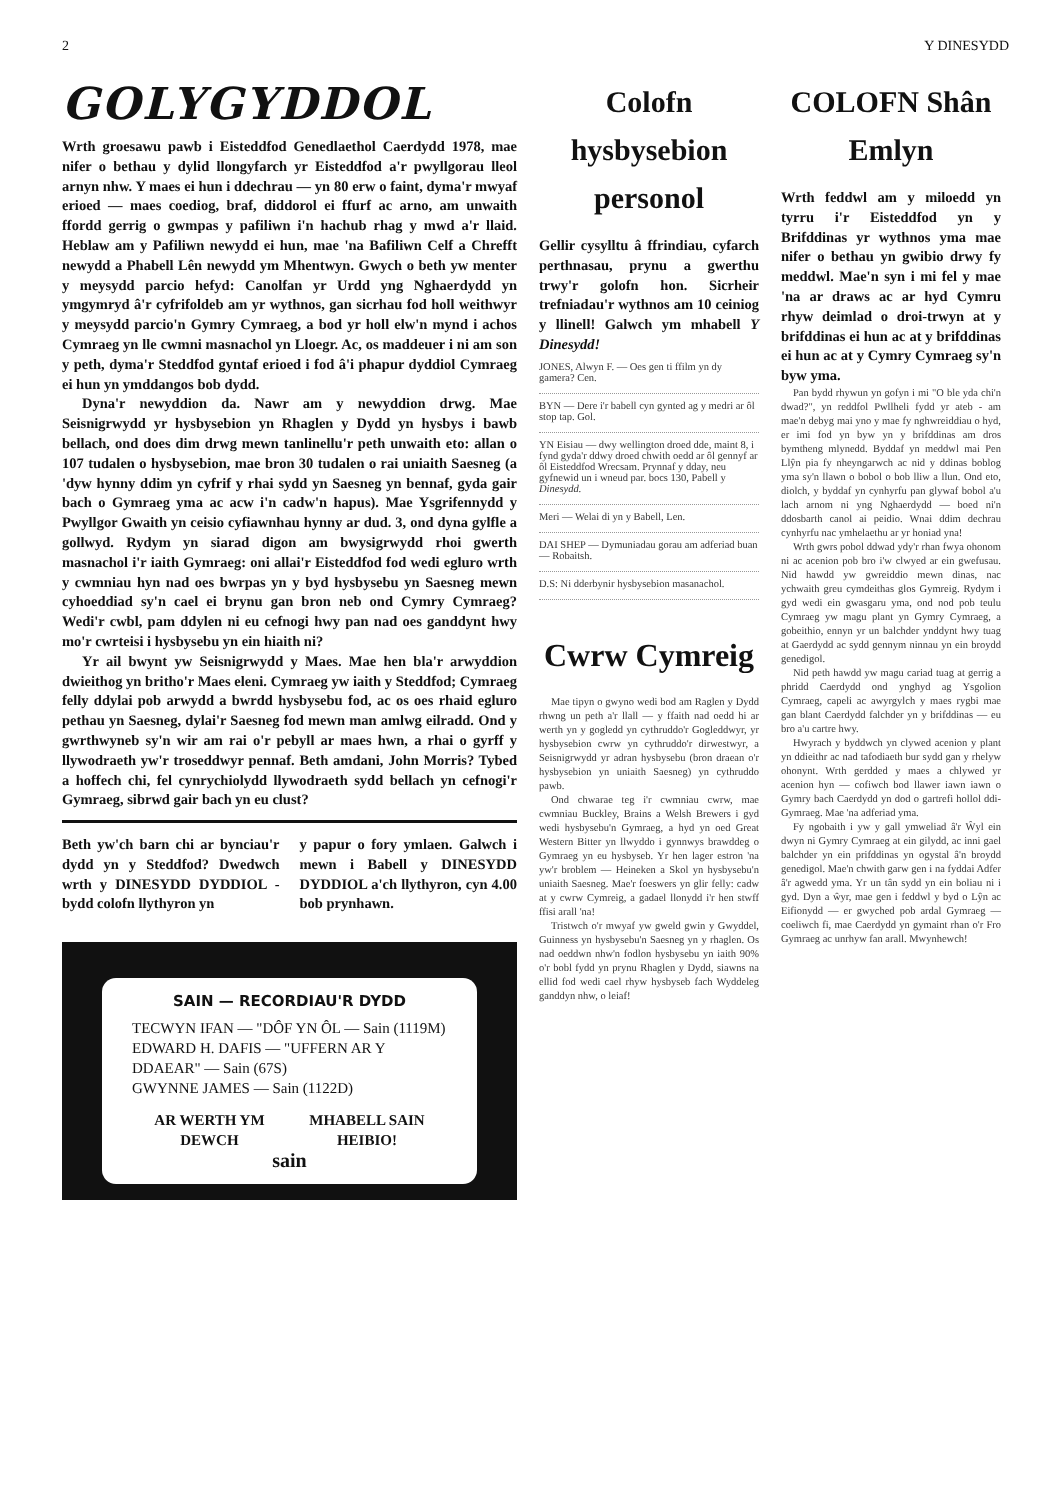2 Y DINESYDD
GOLYGYDDOL
Wrth groesawu pawb i Eisteddfod Genedlaethol Caerdydd 1978, mae nifer o bethau y dylid llongyfarch yr Eisteddfod a'r pwyllgorau lleol arnyn nhw. Y maes ei hun i ddechrau — yn 80 erw o faint, dyma'r mwyaf erioed — maes coediog, braf, diddorol ei ffurf ac arno, am unwaith ffordd gerrig o gwmpas y pafiliwn i'n hachub rhag y mwd a'r llaid. Heblaw am y Pafiliwn newydd ei hun, mae 'na Bafiliwn Celf a Chrefft newydd a Phabell Lên newydd ym Mhentwyn. Gwych o beth yw menter y meysydd parcio hefyd: Canolfan yr Urdd yng Nghaerdydd yn ymgymryd â'r cyfrifoldeb am yr wythnos, gan sicrhau fod holl weithwyr y meysydd parcio'n Gymry Cymraeg, a bod yr holl elw'n mynd i achos Cymraeg yn lle cwmni masnachol yn Lloegr. Ac, os maddeuer i ni am son y peth, dyma'r Steddfod gyntaf erioed i fod â'i phapur dyddiol Cymraeg ei hun yn ymddangos bob dydd.
Dyna'r newyddion da. Nawr am y newyddion drwg. Mae Seisnigrwydd yr hysbysebion yn Rhaglen y Dydd yn hysbys i bawb bellach, ond does dim drwg mewn tanlinellu'r peth unwaith eto: allan o 107 tudalen o hysbysebion, mae bron 30 tudalen o rai uniaith Saesneg (a 'dyw hynny ddim yn cyfrif y rhai sydd yn Saesneg yn bennaf, gyda gair bach o Gymraeg yma ac acw i'n cadw'n hapus). Mae Ysgrifennydd y Pwyllgor Gwaith yn ceisio cyfiawnhau hynny ar dud. 3, ond dyna gylfle a gollwyd. Rydym yn siarad digon am bwysigrwydd rhoi gwerth masnachol i'r iaith Gymraeg: oni allai'r Eisteddfod fod wedi egluro wrth y cwmniau hyn nad oes bwrpas yn y byd hysbysebu yn Saesneg mewn cyhoeddiad sy'n cael ei brynu gan bron neb ond Cymry Cymraeg? Wedi'r cwbl, pam ddylen ni eu cefnogi hwy pan nad oes ganddynt hwy mo'r cwrteisi i hysbysebu yn ein hiaith ni?
Yr ail bwynt yw Seisnigrwydd y Maes. Mae hen bla'r arwyddion dwieithog yn britho'r Maes eleni. Cymraeg yw iaith y Steddfod; Cymraeg felly ddylai pob arwydd a bwrdd hysbysebu fod, ac os oes rhaid egluro pethau yn Saesneg, dylai'r Saesneg fod mewn man amlwg eilradd. Ond y gwrthwyneb sy'n wir am rai o'r pebyll ar maes hwn, a rhai o gyrff y llywodraeth yw'r troseddwyr pennaf. Beth amdani, John Morris? Tybed a hoffech chi, fel cynrychiolydd llywodraeth sydd bellach yn cefnogi'r Gymraeg, sibrwd gair bach yn eu clust?
Beth yw'ch barn chi ar bynciau'r dydd yn y Steddfod? Dwedwch wrth y DINESYDD DYDDIOL - bydd colofn llythyron yn
y papur o fory ymlaen. Galwch i mewn i Babell y DINESYDD DYDDIOL a'ch llythyron, cyn 4.00 bob prynhawn.
SAIN — RECORDIAU'R DYDD
TECWYN IFAN — "DÔF YN ÔL — Sain (1119M)
EDWARD H. DAFIS — "UFFERN AR Y DDAEAR" — Sain (67S)
GWYNNE JAMES — Sain (1122D)
AR WERTH YM
DEWCH MHABELL SAIN
HEIBIO!
sain
Colofn hysbysebion personol
Gellir cysylltu â ffrindiau, cyfarch perthnasau, prynu a gwerthu trwy'r golofn hon. Sicrheir trefniadau'r wythnos am 10 ceiniog y llinell! Galwch ym mhabell Y Dinesydd!
JONES, Alwyn F. — Oes gen ti ffilm yn dy gamera? Cen.
BYN — Dere i'r babell cyn gynted ag y medri ar ôl stop tap. Gol.
YN Eisiau — dwy wellington droed dde, maint 8, i fynd gyda'r ddwy droed chwith oedd ar ôl gennyf ar ôl Eisteddfod Wrecsam. Prynnaf y dday, neu gyfnewid un i wneud par. bocs 130, Pabell y Dinesydd.
Meri — Welai di yn y Babell, Len.
DAI SHEP — Dymuniadau gorau am adferiad buan — Robaitsh.
D.S: Ni dderbynir hysbysebion masanachol.
Cwrw Cymreig
Mae tipyn o gwyno wedi bod am Raglen y Dydd rhwng un peth a'r llall — y ffaith nad oedd hi ar werth yn y gogledd yn cythruddo'r Gogleddwyr, yr hysbysebion cwrw yn cythruddo'r dirwestwyr, a Seisnigrwydd yr adran hysbysebu (bron draean o'r hysbysebion yn uniaith Saesneg) yn cythruddo pawb.
Ond chwarae teg i'r cwmniau cwrw, mae cwmniau Buckley, Brains a Welsh Brewers i gyd wedi hysbysebu'n Gymraeg, a hyd yn oed Great Western Bitter yn llwyddo i gynnwys brawddeg o Gymraeg yn eu hysbyseb. Yr hen lager estron 'na yw'r broblem — Heineken a Skol yn hysbysebu'n uniaith Saesneg. Mae'r foeswers yn glir felly: cadw at y cwrw Cymreig, a gadael llonydd i'r hen stwff ffisi arall 'na!
Tristwch o'r mwyaf yw gweld gwin y Gwyddel, Guinness yn hysbysebu'n Saesneg yn y rhaglen. Os nad oeddwn nhw'n fodlon hysbysebu yn iaith 90% o'r bobl fydd yn prynu Rhaglen y Dydd, siawns na ellid fod wedi cael rhyw hysbyseb fach Wyddeleg ganddyn nhw, o leiaf!
COLOFN Shân Emlyn
Wrth feddwl am y miloedd yn tyrru i'r Eisteddfod yn y Brifddinas yr wythnos yma mae nifer o bethau yn gwibio drwy fy meddwl. Mae'n syn i mi fel y mae 'na ar draws ac ar hyd Cymru rhyw deimlad o droi-trwyn at y brifddinas ei hun ac at y brifddinas ei hun ac at y Cymry Cymraeg sy'n byw yma.
Pan bydd rhywun yn gofyn i mi "O ble yda chi'n dwad?", yn reddfol Pwllheli fydd yr ateb - am mae'n debyg mai yno y mae fy nghwreiddiau o hyd, er imi fod yn byw yn y brifddinas am dros bymtheng mlynedd. Byddaf yn meddwl mai Pen Llŷn pia fy nheyngarwch ac nid y ddinas boblog yma sy'n llawn o bobol o bob lliw a llun. Ond eto, diolch, y byddaf yn cynhyrfu pan glywaf bobol a'u lach arnom ni yng Nghaerdydd — boed ni'n ddosbarth canol ai peidio. Wnai ddim dechrau cynhyrfu nac ymhelaethu ar yr honiad yna!
Wrth gwrs pobol ddwad ydy'r rhan fwya ohonom ni ac acenion pob bro i'w clwyed ar ein gwefusau. Nid hawdd yw gwreiddio mewn dinas, nac ychwaith greu cymdeithas glos Gymreig. Rydym i gyd wedi ein gwasgaru yma, ond nod pob teulu Cymraeg yw magu plant yn Gymry Cymraeg, a gobeithio, ennyn yr un balchder ynddynt hwy tuag at Gaerdydd ac sydd gennym ninnau yn ein broydd genedigol.
Nid peth hawdd yw magu cariad tuag at gerrig a phridd Caerdydd ond ynghyd ag Ysgolion Cymraeg, capeli ac awyrgylch y maes rygbi mae gan blant Caerdydd falchder yn y brifddinas — eu bro a'u cartre hwy.
Hwyrach y byddwch yn clywed acenion y plant yn ddieithr ac nad tafodiaeth bur sydd gan y rhelyw ohonynt. Wrth gerdded y maes a chlywed yr acenion hyn — cofiwch bod llawer iawn iawn o Gymry bach Caerdydd yn dod o gartrefi hollol ddi-Gymraeg. Mae 'na adferiad yma.
Fy ngobaith i yw y gall ymweliad â'r Ŵyl ein dwyn ni Gymry Cymraeg at ein gilydd, ac inni gael balchder yn ein prifddinas yn ogystal â'n broydd genedigol. Mae'n chwith garw gen i na fyddai Adfer â'r agwedd yma. Yr un tân sydd yn ein boliau ni i gyd. Dyn a ŵyr, mae gen i feddwl y byd o Lŷn ac Eifionydd — er gwyched pob ardal Gymraeg — coeliwch fi, mae Caerdydd yn gymaint rhan o'r Fro Gymraeg ac unrhyw fan arall. Mwynhewch!